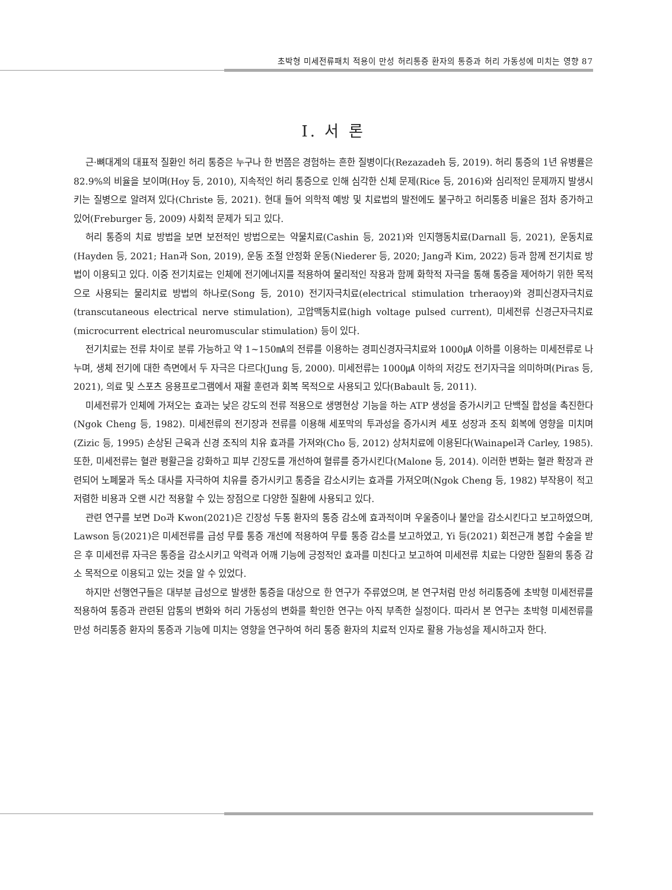초박형 미세전류패치 적용이 만성 허리통증 환자의 통증과 허리 가동성에 미치는 영향 87
Ⅰ. 서 론
근·뼈대계의 대표적 질환인 허리 통증은 누구나 한 번쯤은 경험하는 흔한 질병이다(Rezazadeh 등, 2019). 허리 통증의 1년 유병률은 82.9%의 비율을 보이며(Hoy 등, 2010), 지속적인 허리 통증으로 인해 심각한 신체 문제(Rice 등, 2016)와 심리적인 문제까지 발생시키는 질병으로 알려져 있다(Christe 등, 2021). 현대 들어 의학적 예방 및 치료법의 발전에도 불구하고 허리통증 비율은 점차 증가하고 있어(Freburger 등, 2009) 사회적 문제가 되고 있다.
허리 통증의 치료 방법을 보면 보전적인 방법으로는 약물치료(Cashin 등, 2021)와 인지행동치료(Darnall 등, 2021), 운동치료(Hayden 등, 2021; Han과 Son, 2019), 운동 조절 안정화 운동(Niederer 등, 2020; Jang과 Kim, 2022) 등과 함께 전기치료 방법이 이용되고 있다. 이중 전기치료는 인체에 전기에너지를 적용하여 물리적인 작용과 함께 화학적 자극을 통해 통증을 제어하기 위한 목적으로 사용되는 물리치료 방법의 하나로(Song 등, 2010) 전기자극치료(electrical stimulation trheraoy)와 경피신경자극치료(transcutaneous electrical nerve stimulation), 고압맥동치료(high voltage pulsed current), 미세전류 신경근자극치료(microcurrent electrical neuromuscular stimulation) 등이 있다.
전기치료는 전류 차이로 분류 가능하고 약 1~150㎃의 전류를 이용하는 경피신경자극치료와 1000㎂ 이하를 이용하는 미세전류로 나누며, 생체 전기에 대한 측면에서 두 자극은 다르다(Jung 등, 2000). 미세전류는 1000㎂ 이하의 저강도 전기자극을 의미하며(Piras 등, 2021), 의료 및 스포츠 응용프로그램에서 재활 훈련과 회복 목적으로 사용되고 있다(Babault 등, 2011).
미세전류가 인체에 가져오는 효과는 낮은 강도의 전류 적용으로 생명현상 기능을 하는 ATP 생성을 증가시키고 단백질 합성을 촉진한다(Ngok Cheng 등, 1982). 미세전류의 전기장과 전류를 이용해 세포막의 투과성을 증가시켜 세포 성장과 조직 회복에 영향을 미치며(Zizic 등, 1995) 손상된 근육과 신경 조직의 치유 효과를 가져와(Cho 등, 2012) 상처치료에 이용된다(Wainapel과 Carley, 1985). 또한, 미세전류는 혈관 평활근을 강화하고 피부 긴장도를 개선하여 혈류를 증가시킨다(Malone 등, 2014). 이러한 변화는 혈관 확장과 관련되어 노폐물과 독소 대사를 자극하여 치유를 증가시키고 통증을 감소시키는 효과를 가져오며(Ngok Cheng 등, 1982) 부작용이 적고 저렴한 비용과 오랜 시간 적용할 수 있는 장점으로 다양한 질환에 사용되고 있다.
관련 연구를 보면 Do과 Kwon(2021)은 긴장성 두통 환자의 통증 감소에 효과적이며 우울증이나 불안을 감소시킨다고 보고하였으며, Lawson 등(2021)은 미세전류를 급성 무릎 통증 개선에 적용하여 무릎 통증 감소를 보고하였고, Yi 등(2021) 회전근개 봉합 수술을 받은 후 미세전류 자극은 통증을 감소시키고 악력과 어깨 기능에 긍정적인 효과를 미친다고 보고하여 미세전류 치료는 다양한 질환의 통증 감소 목적으로 이용되고 있는 것을 알 수 있었다.
하지만 선행연구들은 대부분 급성으로 발생한 통증을 대상으로 한 연구가 주류였으며, 본 연구처럼 만성 허리통증에 초박형 미세전류를 적용하여 통증과 관련된 압통의 변화와 허리 가동성의 변화를 확인한 연구는 아직 부족한 실정이다. 따라서 본 연구는 초박형 미세전류를 만성 허리통증 환자의 통증과 기능에 미치는 영향을 연구하여 허리 통증 환자의 치료적 인자로 활용 가능성을 제시하고자 한다.